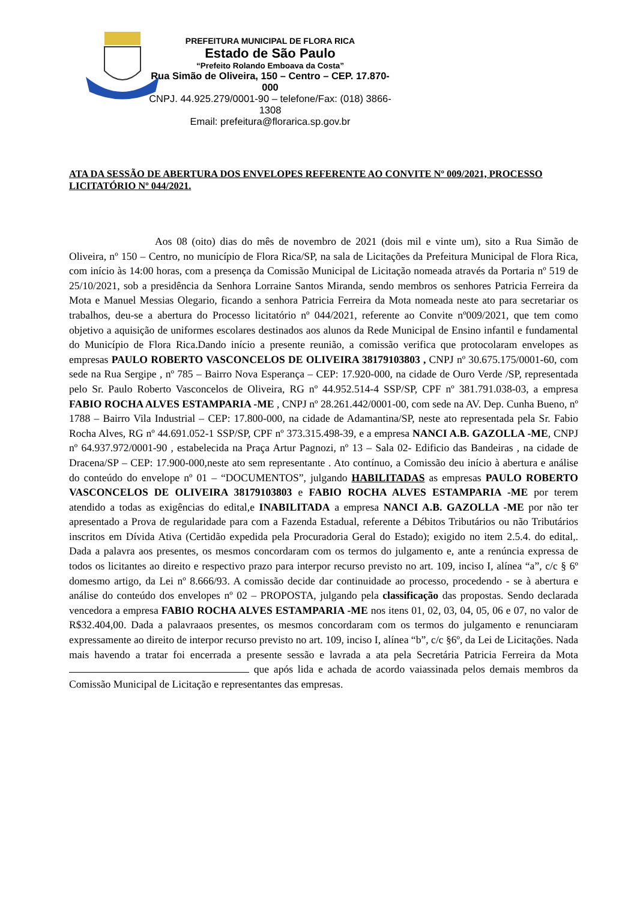PREFEITURA MUNICIPAL DE FLORA RICA
Estado de São Paulo
“Prefeito Rolando Emboava da Costa”
Rua Simão de Oliveira, 150 – Centro – CEP. 17.870-000
CNPJ. 44.925.279/0001-90 – telefone/Fax: (018) 3866-1308
Email: prefeitura@floraric​a.sp.gov.br
ATA DA SESSÃO DE ABERTURA DOS ENVELOPES REFERENTE AO CONVITE Nº 009/2021, PROCESSO LICITATÓRIO Nº 044/2021.
Aos 08 (oito) dias do mês de novembro de 2021 (dois mil e vinte um), sito a Rua Simão de Oliveira, nº 150 – Centro, no município de Flora Rica/SP, na sala de Licitações da Prefeitura Municipal de Flora Rica, com início às 14:00 horas, com a presença da Comissão Municipal de Licitação nomeada através da Portaria nº 519 de 25/10/2021, sob a presidência da Senhora Lorraine Santos Miranda, sendo membros os senhores Patricia Ferreira da Mota e Manuel Messias Olegario, ficando a senhora Patricia Ferreira da Mota nomeada neste ato para secretariar os trabalhos, deu-se a abertura do Processo licitatório nº 044/2021, referente ao Convite nº009/2021, que tem como objetivo a aquisição de uniformes escolares destinados aos alunos da Rede Municipal de Ensino infantil e fundamental do Município de Flora Rica.Dando início a presente reunião, a comissão verifica que protocolaram envelopes as empresas PAULO ROBERTO VASCONCELOS DE OLIVEIRA 38179103803 , CNPJ nº 30.675.175/0001-60, com sede na Rua Sergipe , nº 785 – Bairro Nova Esperança – CEP: 17.920-000, na cidade de Ouro Verde /SP, representada pelo Sr. Paulo Roberto Vasconcelos de Oliveira, RG nº 44.952.514-4 SSP/SP, CPF nº 381.791.038-03, a empresa FABIO ROCHA ALVES ESTAMPARIA -ME , CNPJ nº 28.261.442/0001-00, com sede na AV. Dep. Cunha Bueno, nº 1788 – Bairro Vila Industrial – CEP: 17.800-000, na cidade de Adamantina/SP, neste ato representada pela Sr. Fabio Rocha Alves, RG nº 44.691.052-1 SSP/SP, CPF nº 373.315.498-39, e a empresa NANCI A.B. GAZOLLA -ME, CNPJ nº 64.937.972/0001-90 , estabelecida na Praça Artur Pagnozi, nº 13 – Sala 02- Edificio das Bandeiras , na cidade de Dracena/SP – CEP: 17.900-000,neste ato sem representante . Ato contínuo, a Comissão deu início à abertura e análise do conteúdo do envelope nº 01 – “DOCUMENTOS”, julgando HABILITADAS as empresas PAULO ROBERTO VASCONCELOS DE OLIVEIRA 38179103803 e FABIO ROCHA ALVES ESTAMPARIA -ME por terem atendido a todas as exigências do edital,e INABILITADA a empresa NANCI A.B. GAZOLLA -ME por não ter apresentado a Prova de regularidade para com a Fazenda Estadual, referente a Débitos Tributários ou não Tributários inscritos em Dívida Ativa (Certidão expedida pela Procuradoria Geral do Estado); exigido no item 2.5.4. do edital,. Dada a palavra aos presentes, os mesmos concordaram com os termos do julgamento e, ante a renúncia expressa de todos os licitantes ao direito e respectivo prazo para interpor recurso previsto no art. 109, inciso I, alínea “a”, c/c § 6º domesmo artigo, da Lei nº 8.666/93. A comissão decide dar continuidade ao processo, procedendo - se à abertura e análise do conteúdo dos envelopes nº 02 – PROPOSTA, julgando pela classificação das propostas. Sendo declarada vencedora a empresa FABIO ROCHA ALVES ESTAMPARIA -ME nos itens 01, 02, 03, 04, 05, 06 e 07, no valor de R$32.404,00. Dada a palavraaos presentes, os mesmos concordaram com os termos do julgamento e renunciaram expressamente ao direito de interpor recurso previsto no art. 109, inciso I, alínea “b”, c/c §6º, da Lei de Licitações. Nada mais havendo a tratar foi encerrada a presente sessão e lavrada a ata pela Secretária Patricia Ferreira da Mota que após lida e achada de acordo vaiassinada pelos demais membros da Comissão Municipal de Licitação e representantes das empresas.